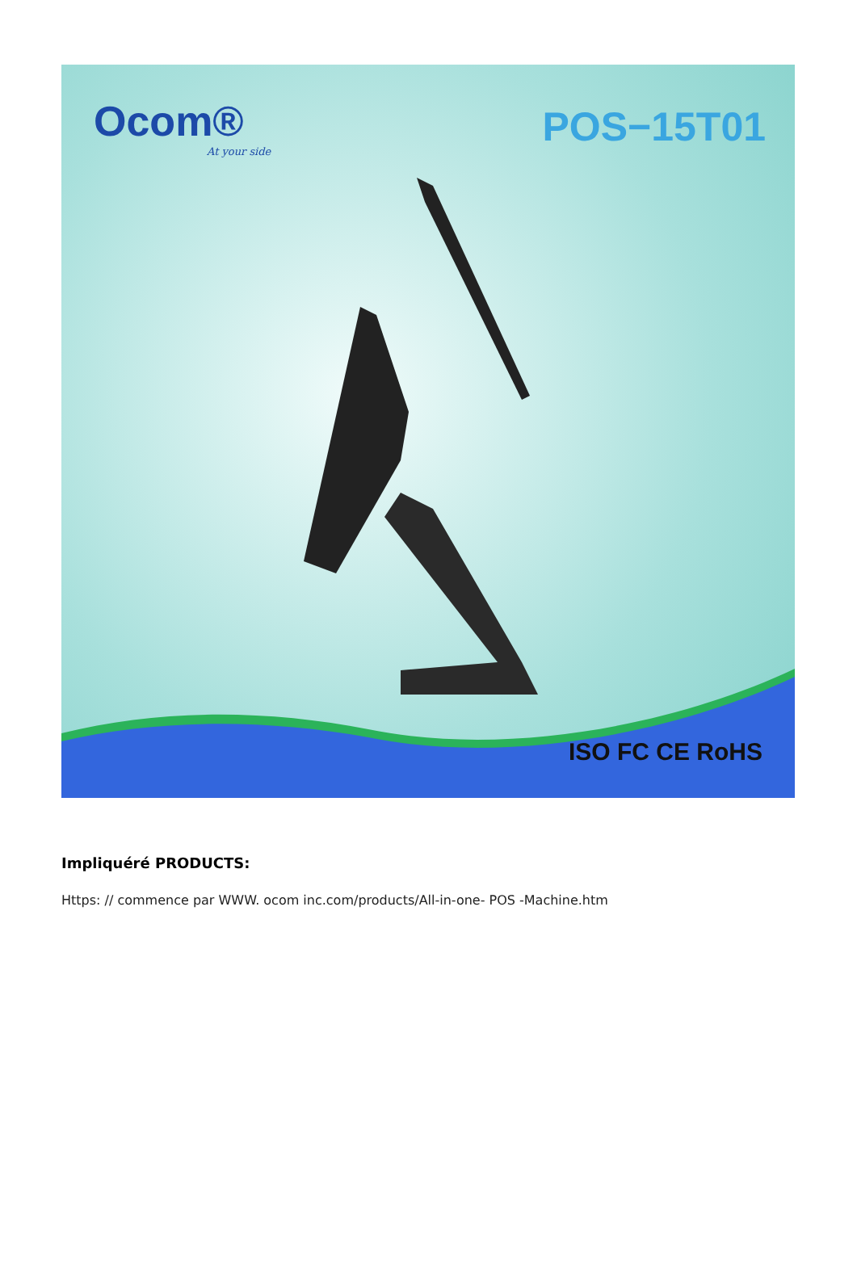Ocom®
At your side
POS−15T01
ISO FC CE RoHS
Impliquéré PRODUCTS:
Https: // commence par WWW. ocom inc.com/products/All-in-one- POS -Machine.htm